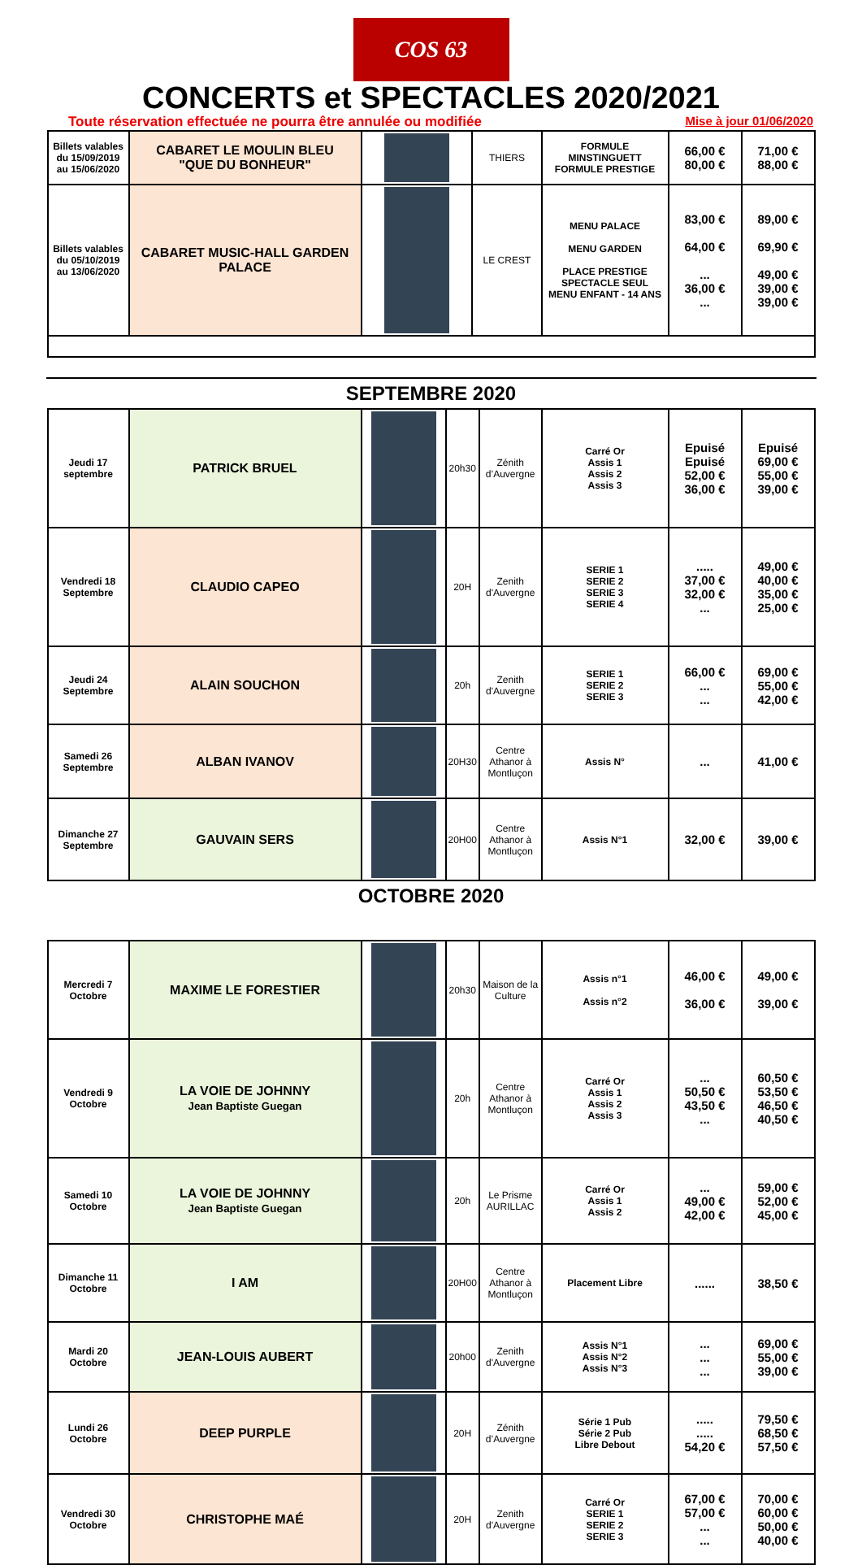COS 63
CONCERTS et SPECTACLES 2020/2021
Toute réservation effectuée ne pourra être annulée ou modifiée Mise à jour 01/06/2020
| Billets valables du 15/09/2019 au 15/06/2020 | CABARET LE MOULIN BLEU "QUE DU BONHEUR" | | THIERS | FORMULE MINSTINGUETT FORMULE PRESTIGE | 66,00 € 80,00 € | 71,00 € 88,00 € |
| Billets valables du 05/10/2019 au 13/06/2020 | CABARET MUSIC-HALL GARDEN PALACE | | LE CREST | MENU PALACE MENU GARDEN PLACE PRESTIGE SPECTACLE SEUL MENU ENFANT - 14 ANS | 83,00 € 64,00 € ... 36,00 € ... | 89,00 € 69,90 € 49,00 € 39,00 € 39,00 € |
SEPTEMBRE 2020
| Jeudi 17 septembre | PATRICK BRUEL | | 20h30 | Zénith d’Auvergne | Carré Or Assis 1 Assis 2 Assis 3 | Epuisé Epuisé 52,00 € 36,00 € | Epuisé 69,00 € 55,00 € 39,00 € |
| Vendredi 18 Septembre | CLAUDIO CAPEO | | 20H | Zenith d'Auvergne | SERIE 1 SERIE 2 SERIE 3 SERIE 4 | ..... 37,00 € 32,00 € ... | 49,00 € 40,00 € 35,00 € 25,00 € |
| Jeudi 24 Septembre | ALAIN SOUCHON | | 20h | Zenith d'Auvergne | SERIE 1 SERIE 2 SERIE 3 | 66,00 € ... ... | 69,00 € 55,00 € 42,00 € |
| Samedi 26 Septembre | ALBAN IVANOV | | 20H30 | Centre Athanor à Montluçon | Assis N° | ... | 41,00 € |
| Dimanche 27 Septembre | GAUVAIN SERS | | 20H00 | Centre Athanor à Montluçon | Assis N°1 | 32,00 € | 39,00 € |
OCTOBRE 2020
| Mercredi 7 Octobre | MAXIME LE FORESTIER | | 20h30 | Maison de la Culture | Assis n°1 Assis n°2 | 46,00 € 36,00 € | 49,00 € 39,00 € |
| Vendredi 9 Octobre | LA VOIE DE JOHNNY Jean Baptiste Guegan | | 20h | Centre Athanor à Montluçon | Carré Or Assis 1 Assis 2 Assis 3 | ... 50,50 € 43,50 € ... | 60,50 € 53,50 € 46,50 € 40,50 € |
| Samedi 10 Octobre | LA VOIE DE JOHNNY Jean Baptiste Guegan | | 20h | Le Prisme AURILLAC | Carré Or Assis 1 Assis 2 | ... 49,00 € 42,00 € | 59,00 € 52,00 € 45,00 € |
| Dimanche 11 Octobre | I AM | | 20H00 | Centre Athanor à Montluçon | Placement Libre | ...... | 38,50 € |
| Mardi 20 Octobre | JEAN-LOUIS AUBERT | | 20h00 | Zenith d'Auvergne | Assis N°1 Assis N°2 Assis N°3 | ... ... ... | 69,00 € 55,00 € 39,00 € |
| Lundi 26 Octobre | DEEP PURPLE | | 20H | Zénith d’Auvergne | Série 1 Pub Série 2 Pub Libre Debout | ..... ..... 54,20 € | 79,50 € 68,50 € 57,50 € |
| Vendredi 30 Octobre | CHRISTOPHE MAÉ | | 20H | Zenith d'Auvergne | Carré Or SERIE 1 SERIE 2 SERIE 3 | 67,00 € 57,00 € ... ... | 70,00 € 60,00 € 50,00 € 40,00 € |